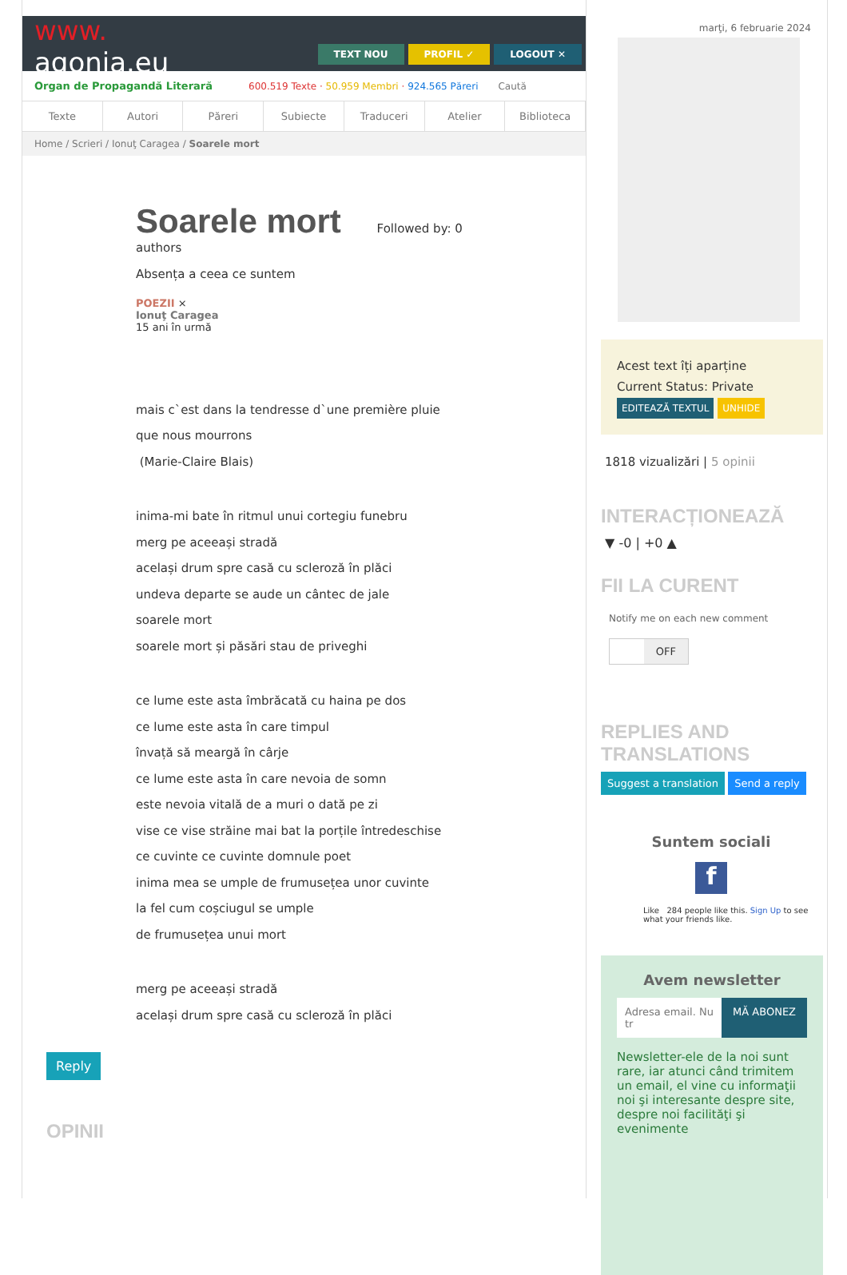www.
agonia.eu
TEXT NOU PROFIL ✓ LOGOUT ✕
Organ de Propagandă Literară 600.519 Texte · 50.959 Membri · 924.565 Păreri Caută
Texte Autori Păreri Subiecte Traduceri Atelier Biblioteca
Home / Scrieri / Ionuţ Caragea / Soarele mort
Soarele mort
Followed by: 0 authors
Absența a ceea ce suntem
POEZII ×
Ionuţ Caragea
15 ani în urmă
mais c`est dans la tendresse d`une première pluie
que nous mourrons
(Marie-Claire Blais)
inima-mi bate în ritmul unui cortegiu funebru
merg pe aceeași stradă
același drum spre casă cu scleroză în plăci
undeva departe se aude un cântec de jale
soarele mort
soarele mort și păsări stau de priveghi
ce lume este asta îmbrăcată cu haina pe dos
ce lume este asta în care timpul
învață să meargă în cârje
ce lume este asta în care nevoia de somn
este nevoia vitală de a muri o dată pe zi
vise ce vise străine mai bat la porțile întredeschise
ce cuvinte ce cuvinte domnule poet
inima mea se umple de frumusețea unor cuvinte
la fel cum coșciugul se umple
de frumusețea unui mort
merg pe aceeași stradă
același drum spre casă cu scleroză în plăci
Reply
OPINII
marţi, 6 februarie 2024
Acest text îți aparține
Current Status: Private
EDITEAZĂ TEXTUL UNHIDE
1818 vizualizări | 5 opinii
INTERACȚIONEAZĂ
▼ -0 | +0 ▲
FII LA CURENT
Notify me on each new comment
OFF
REPLIES AND
TRANSLATIONS
Suggest a translation Send a reply
Suntem sociali
f
Like 284 people like this. Sign Up to see what your friends like.
Avem newsletter
Adresa email. Nu tr MĂ ABONEZ
Newsletter-ele de la noi sunt rare, iar atunci când trimitem un email, el vine cu informaţii noi şi interesante despre site, despre noi facilităţi şi evenimente